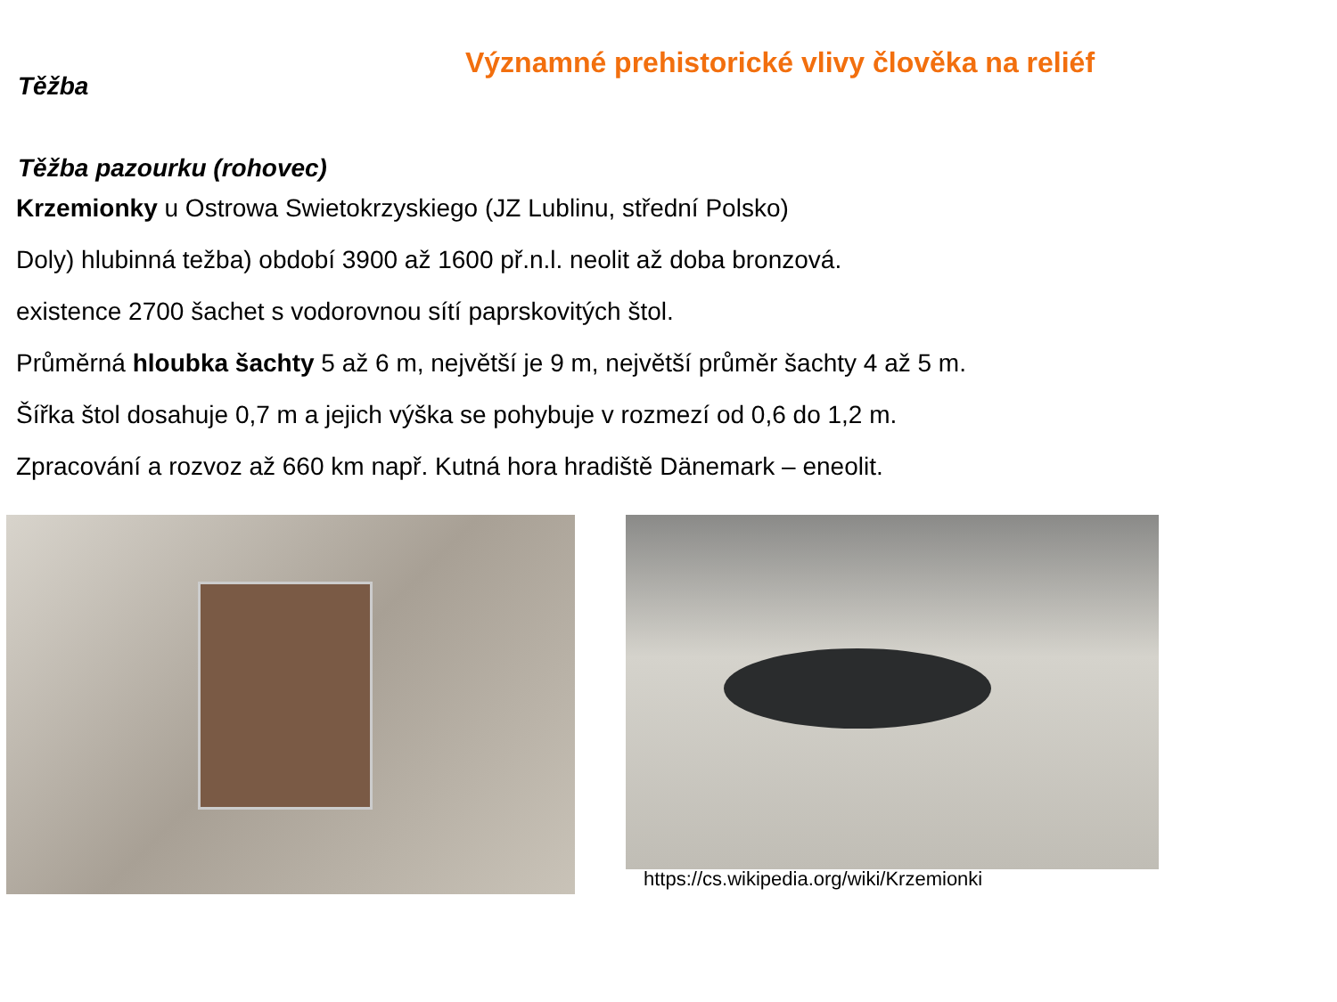Významné prehistorické vlivy člověka na reliéf
Těžba
Těžba pazourku (rohovec)
Krzemionky u Ostrowa Swietokrzyskiego (JZ Lublinu, střední Polsko)
Doly) hlubinná težba) období 3900 až 1600 př.n.l. neolit až doba bronzová.
existence 2700 šachet s vodorovnou sítí paprskovitých štol.
Průměrná hloubka šachty 5 až 6 m, největší je 9 m, největší průměr šachty 4 až 5 m.
Šířka štol dosahuje 0,7 m a jejich výška se pohybuje v rozmezí od 0,6 do 1,2 m.
Zpracování a rozvoz až 660 km např. Kutná hora hradiště Dänemark – eneolit.
https://cs.wikipedia.org/wiki/Krzemionki